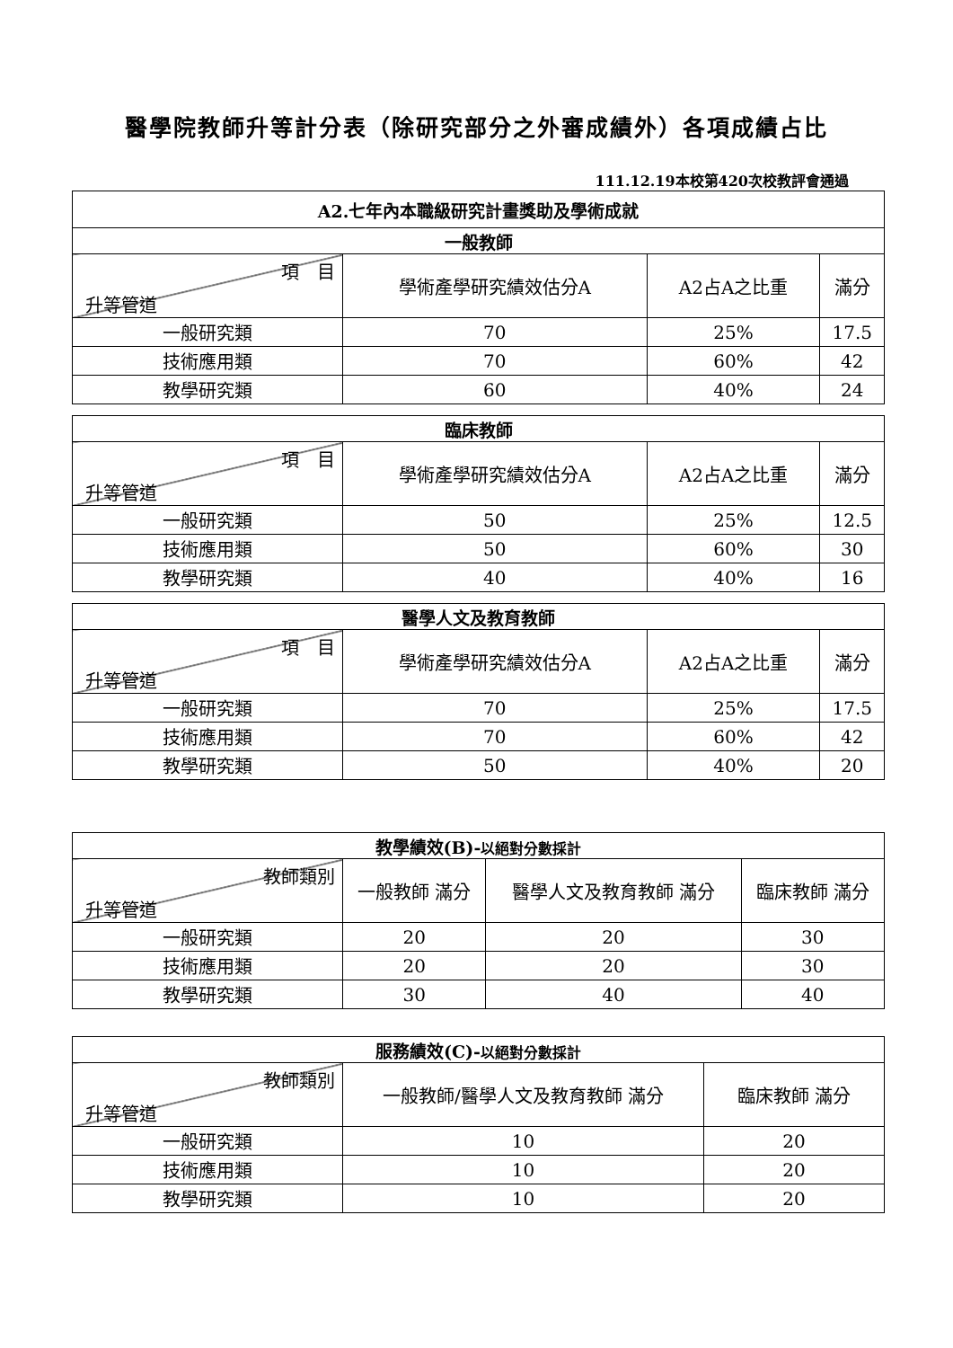醫學院教師升等計分表（除研究部分之外審成績外）各項成績占比
111.12.19本校第420次校教評會通過
| A2.七年內本職級研究計畫獎助及學術成就 | | | |
| --- | --- | --- | --- |
| 一般教師 | | | |
| 項 目 升等管道 | 學術產學研究績效估分A | A2占A之比重 | 滿分 |
| 一般研究類 | 70 | 25% | 17.5 |
| 技術應用類 | 70 | 60% | 42 |
| 教學研究類 | 60 | 40% | 24 |
| 臨床教師 | | | |
| --- | --- | --- | --- |
| 項 目 升等管道 | 學術產學研究績效估分A | A2占A之比重 | 滿分 |
| 一般研究類 | 50 | 25% | 12.5 |
| 技術應用類 | 50 | 60% | 30 |
| 教學研究類 | 40 | 40% | 16 |
| 醫學人文及教育教師 | | | |
| --- | --- | --- | --- |
| 項 目 升等管道 | 學術產學研究績效估分A | A2占A之比重 | 滿分 |
| 一般研究類 | 70 | 25% | 17.5 |
| 技術應用類 | 70 | 60% | 42 |
| 教學研究類 | 50 | 40% | 20 |
| 教學績效(B)- 以絕對分數採計 | | | |
| --- | --- | --- | --- |
| 教師類別 升等管道 | 一般教師 滿分 | 醫學人文及教育教師 滿分 | 臨床教師 滿分 |
| 一般研究類 | 20 | 20 | 30 |
| 技術應用類 | 20 | 20 | 30 |
| 教學研究類 | 30 | 40 | 40 |
| 服務績效(C)- 以絕對分數採計 | | |
| --- | --- | --- |
| 教師類別 升等管道 | 一般教師/醫學人文及教育教師 滿分 | 臨床教師 滿分 |
| 一般研究類 | 10 | 20 |
| 技術應用類 | 10 | 20 |
| 教學研究類 | 10 | 20 |